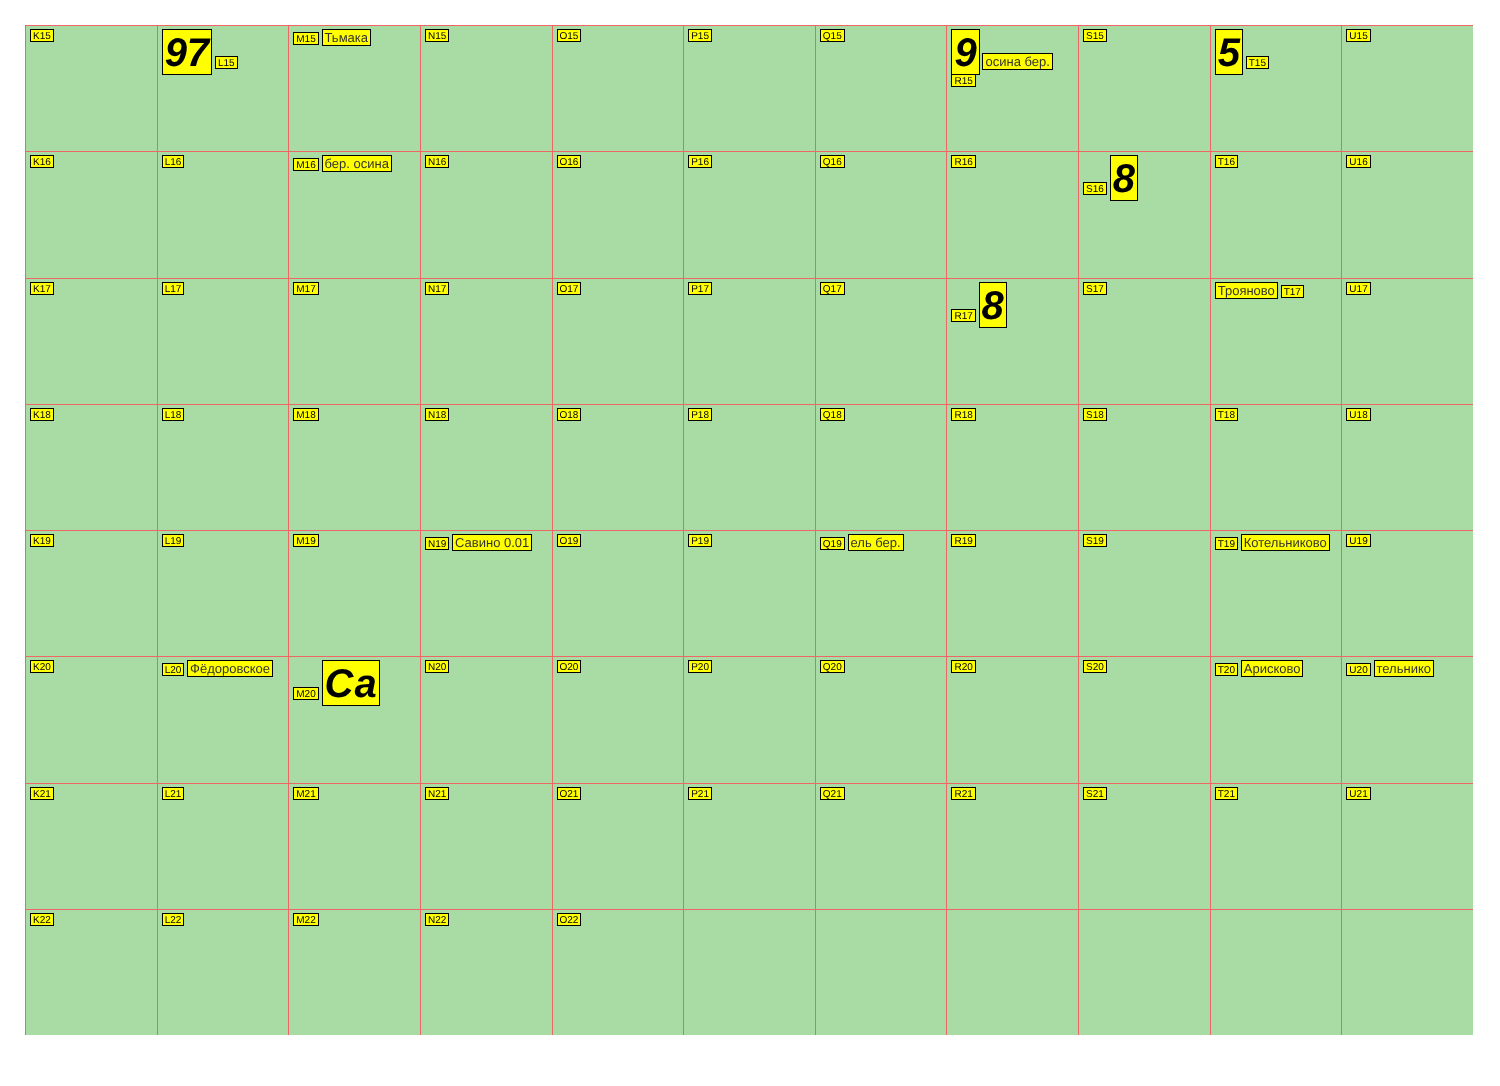K15
97 L15
M15 Тьмака
N15
O15
P15
Q15
9 осина бер. R15
S15
5 T15
U15
K16
L16
M16 бер. осина
N16
O16
P16
Q16
R16
S16 8
T16
U16
K17
L17
M17
N17
O17
P17
Q17
R17 8
S17
Трояново T17
U17
K18
L18
M18
N18
O18
P18
Q18
R18
S18
T18
U18
K19
L19
M19
N19 Савино 0.01
O19
P19
Q19 ель бер.
R19
S19
T19 Котельниково
U19
K20
L20 Фёдоровское
M20 Са
N20
O20
P20
Q20
R20
S20
T20 Арисково
U20 тельнико
K21
L21
M21
N21
O21
P21
Q21
R21
S21
T21
U21
K22
L22
M22
N22
O22